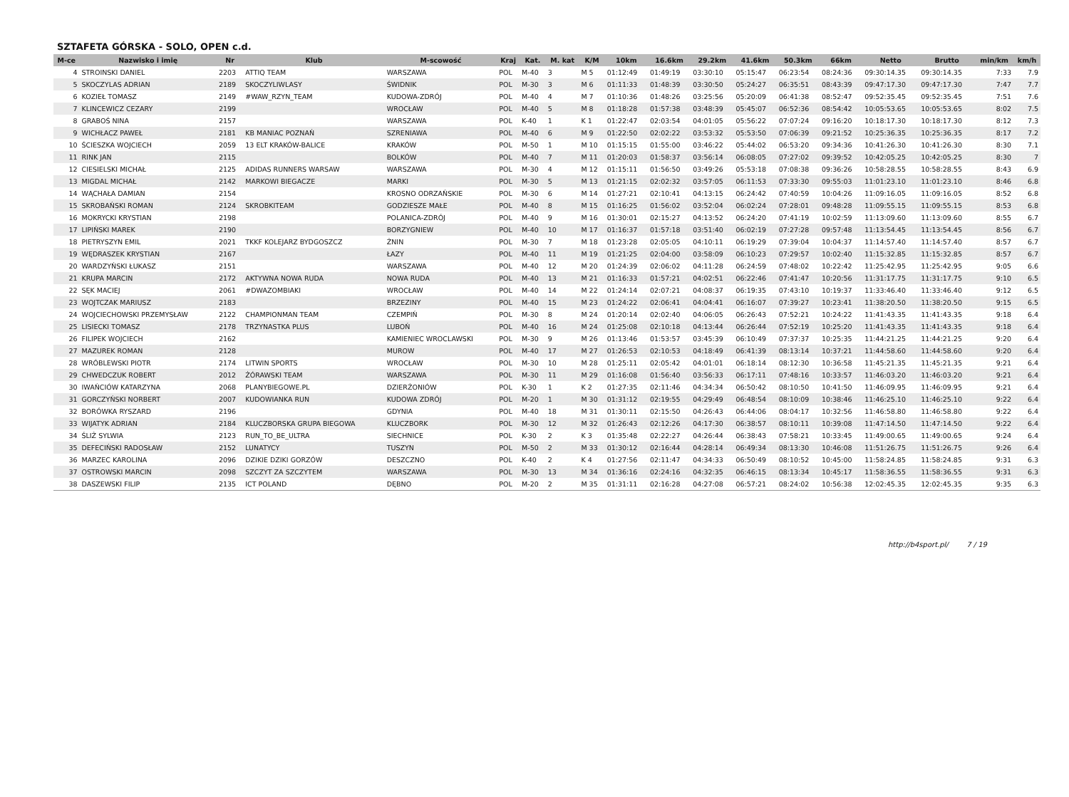SZTAFETA GÓRSKA - SOLO, OPEN c.d.
| M-ce | Nazwisko i imię | Nr | Klub | M-scowość | Kraj | Kat. | M. kat | K/M | 10km | 16.6km | 29.2km | 41.6km | 50.3km | 66km | Netto | Brutto | min/km | km/h |
| --- | --- | --- | --- | --- | --- | --- | --- | --- | --- | --- | --- | --- | --- | --- | --- | --- | --- | --- |
| 4 | STROINSKI DANIEL | 2203 | ATTIQ TEAM | WARSZAWA | POL | M-40 | 3 | M 5 | 01:12:49 | 01:49:19 | 03:30:10 | 05:15:47 | 06:23:54 | 08:24:36 | 09:30:14.35 | 09:30:14.35 | 7:33 | 7.9 |
| 5 | SKOCZYLAS ADRIAN | 2189 | SKOCZYLIWLASY | ŚWIDNIK | POL | M-30 | 3 | M 6 | 01:11:33 | 01:48:39 | 03:30:50 | 05:24:27 | 06:35:51 | 08:43:39 | 09:47:17.30 | 09:47:17.30 | 7:47 | 7.7 |
| 6 | KOZIEŁ TOMASZ | 2149 | #WAW_RZYN_TEAM | KUDOWA-ZDRÓJ | POL | M-40 | 4 | M 7 | 01:10:36 | 01:48:26 | 03:25:56 | 05:20:09 | 06:41:38 | 08:52:47 | 09:52:35.45 | 09:52:35.45 | 7:51 | 7.6 |
| 7 | KLINCEWICZ CEZARY | 2199 | | WROCŁAW | POL | M-40 | 5 | M 8 | 01:18:28 | 01:57:38 | 03:48:39 | 05:45:07 | 06:52:36 | 08:54:42 | 10:05:53.65 | 10:05:53.65 | 8:02 | 7.5 |
| 8 | GRABOŚ NINA | 2157 | | WARSZAWA | POL | K-40 | 1 | K 1 | 01:22:47 | 02:03:54 | 04:01:05 | 05:56:22 | 07:07:24 | 09:16:20 | 10:18:17.30 | 10:18:17.30 | 8:12 | 7.3 |
| 9 | WICHŁACZ PAWEŁ | 2181 | KB MANIAC POZNAŃ | SZRENIAWA | POL | M-40 | 6 | M 9 | 01:22:50 | 02:02:22 | 03:53:32 | 05:53:50 | 07:06:39 | 09:21:52 | 10:25:36.35 | 10:25:36.35 | 8:17 | 7.2 |
| 10 | ŚCIESZKA WOJCIECH | 2059 | 13 ELT KRAKÓW-BALICE | KRAKÓW | POL | M-50 | 1 | M 10 | 01:15:15 | 01:55:00 | 03:46:22 | 05:44:02 | 06:53:20 | 09:34:36 | 10:41:26.30 | 10:41:26.30 | 8:30 | 7.1 |
| 11 | RINK JAN | 2115 | | BOLKÓW | POL | M-40 | 7 | M 11 | 01:20:03 | 01:58:37 | 03:56:14 | 06:08:05 | 07:27:02 | 09:39:52 | 10:42:05.25 | 10:42:05.25 | 8:30 | 7 |
| 12 | CIESIELSKI MICHAŁ | 2125 | ADIDAS RUNNERS WARSAW | WARSZAWA | POL | M-30 | 4 | M 12 | 01:15:11 | 01:56:50 | 03:49:26 | 05:53:18 | 07:08:38 | 09:36:26 | 10:58:28.55 | 10:58:28.55 | 8:43 | 6.9 |
| 13 | MIGDAL MICHAŁ | 2142 | MARKOWI BIEGACZE | MARKI | POL | M-30 | 5 | M 13 | 01:21:15 | 02:02:32 | 03:57:05 | 06:11:53 | 07:33:30 | 09:55:03 | 11:01:23.10 | 11:01:23.10 | 8:46 | 6.8 |
| 14 | WĄCHAŁA DAMIAN | 2154 | | KROSNO ODRZAŃSKIE | POL | M-30 | 6 | M 14 | 01:27:21 | 02:10:41 | 04:13:15 | 06:24:42 | 07:40:59 | 10:04:26 | 11:09:16.05 | 11:09:16.05 | 8:52 | 6.8 |
| 15 | SKROBAŃSKI ROMAN | 2124 | SKROBKITEAM | GODZIESZE MAŁE | POL | M-40 | 8 | M 15 | 01:16:25 | 01:56:02 | 03:52:04 | 06:02:24 | 07:28:01 | 09:48:28 | 11:09:55.15 | 11:09:55.15 | 8:53 | 6.8 |
| 16 | MOKRYCKI KRYSTIAN | 2198 | | POLANICA-ZDRÓJ | POL | M-40 | 9 | M 16 | 01:30:01 | 02:15:27 | 04:13:52 | 06:24:20 | 07:41:19 | 10:02:59 | 11:13:09.60 | 11:13:09.60 | 8:55 | 6.7 |
| 17 | LIPIŃSKI MAREK | 2190 | | BORZYGNIEW | POL | M-40 | 10 | M 17 | 01:16:37 | 01:57:18 | 03:51:40 | 06:02:19 | 07:27:28 | 09:57:48 | 11:13:54.45 | 11:13:54.45 | 8:56 | 6.7 |
| 18 | PIETRYSZYN EMIL | 2021 | TKKF KOLEJARZ BYDGOSZCZ | ŻNIN | POL | M-30 | 7 | M 18 | 01:23:28 | 02:05:05 | 04:10:11 | 06:19:29 | 07:39:04 | 10:04:37 | 11:14:57.40 | 11:14:57.40 | 8:57 | 6.7 |
| 19 | WĘDRASZEK KRYSTIAN | 2167 | | ŁAZY | POL | M-40 | 11 | M 19 | 01:21:25 | 02:04:00 | 03:58:09 | 06:10:23 | 07:29:57 | 10:02:40 | 11:15:32.85 | 11:15:32.85 | 8:57 | 6.7 |
| 20 | WARDZYŃSKI ŁUKASZ | 2151 | | WARSZAWA | POL | M-40 | 12 | M 20 | 01:24:39 | 02:06:02 | 04:11:28 | 06:24:59 | 07:48:02 | 10:22:42 | 11:25:42.95 | 11:25:42.95 | 9:05 | 6.6 |
| 21 | KRUPA MARCIN | 2172 | AKTYWNA NOWA RUDA | NOWA RUDA | POL | M-40 | 13 | M 21 | 01:16:33 | 01:57:21 | 04:02:51 | 06:22:46 | 07:41:47 | 10:20:56 | 11:31:17.75 | 11:31:17.75 | 9:10 | 6.5 |
| 22 | SĘK MACIEJ | 2061 | #DWAZOMBIAKI | WROCŁAW | POL | M-40 | 14 | M 22 | 01:24:14 | 02:07:21 | 04:08:37 | 06:19:35 | 07:43:10 | 10:19:37 | 11:33:46.40 | 11:33:46.40 | 9:12 | 6.5 |
| 23 | WOJTCZAK MARIUSZ | 2183 | | BRZEZINY | POL | M-40 | 15 | M 23 | 01:24:22 | 02:06:41 | 04:04:41 | 06:16:07 | 07:39:27 | 10:23:41 | 11:38:20.50 | 11:38:20.50 | 9:15 | 6.5 |
| 24 | WOJCIECHOWSKI PRZEMYSŁAW | 2122 | CHAMPIONMAN TEAM | CZEMPIŃ | POL | M-30 | 8 | M 24 | 01:20:14 | 02:02:40 | 04:06:05 | 06:26:43 | 07:52:21 | 10:24:22 | 11:41:43.35 | 11:41:43.35 | 9:18 | 6.4 |
| 25 | LISIECKI TOMASZ | 2178 | TRZYNASTKA PLUS | LUBOŃ | POL | M-40 | 16 | M 24 | 01:25:08 | 02:10:18 | 04:13:44 | 06:26:44 | 07:52:19 | 10:25:20 | 11:41:43.35 | 11:41:43.35 | 9:18 | 6.4 |
| 26 | FILIPEK WOJCIECH | 2162 | | KAMIENIEC WROCLAWSKI | POL | M-30 | 9 | M 26 | 01:13:46 | 01:53:57 | 03:45:39 | 06:10:49 | 07:37:37 | 10:25:35 | 11:44:21.25 | 11:44:21.25 | 9:20 | 6.4 |
| 27 | MAZUREK ROMAN | 2128 | | MUROW | POL | M-40 | 17 | M 27 | 01:26:53 | 02:10:53 | 04:18:49 | 06:41:39 | 08:13:14 | 10:37:21 | 11:44:58.60 | 11:44:58.60 | 9:20 | 6.4 |
| 28 | WRÓBLEWSKI PIOTR | 2174 | LITWIN SPORTS | WROCŁAW | POL | M-30 | 10 | M 28 | 01:25:11 | 02:05:42 | 04:01:01 | 06:18:14 | 08:12:30 | 10:36:58 | 11:45:21.35 | 11:45:21.35 | 9:21 | 6.4 |
| 29 | CHWEDCZUK ROBERT | 2012 | ŻÓRAWSKI TEAM | WARSZAWA | POL | M-30 | 11 | M 29 | 01:16:08 | 01:56:40 | 03:56:33 | 06:17:11 | 07:48:16 | 10:33:57 | 11:46:03.20 | 11:46:03.20 | 9:21 | 6.4 |
| 30 | IWAŃCIÓW KATARZYNA | 2068 | PLANYBIEGOWE.PL | DZIERŻONIÓW | POL | K-30 | 1 | K 2 | 01:27:35 | 02:11:46 | 04:34:34 | 06:50:42 | 08:10:50 | 10:41:50 | 11:46:09.95 | 11:46:09.95 | 9:21 | 6.4 |
| 31 | GORCZYŃSKI NORBERT | 2007 | KUDOWIANKA RUN | KUDOWA ZDRÓJ | POL | M-20 | 1 | M 30 | 01:31:12 | 02:19:55 | 04:29:49 | 06:48:54 | 08:10:09 | 10:38:46 | 11:46:25.10 | 11:46:25.10 | 9:22 | 6.4 |
| 32 | BORÓWKA RYSZARD | 2196 | | GDYNIA | POL | M-40 | 18 | M 31 | 01:30:11 | 02:15:50 | 04:26:43 | 06:44:06 | 08:04:17 | 10:32:56 | 11:46:58.80 | 11:46:58.80 | 9:22 | 6.4 |
| 33 | WIJATYK ADRIAN | 2184 | KLUCZBORSKA GRUPA BIEGOWA | KLUCZBORK | POL | M-30 | 12 | M 32 | 01:26:43 | 02:12:26 | 04:17:30 | 06:38:57 | 08:10:11 | 10:39:08 | 11:47:14.50 | 11:47:14.50 | 9:22 | 6.4 |
| 34 | ŚLIŻ SYLWIA | 2123 | RUN_TO_BE_ULTRA | SIECHNICE | POL | K-30 | 2 | K 3 | 01:35:48 | 02:22:27 | 04:26:44 | 06:38:43 | 07:58:21 | 10:33:45 | 11:49:00.65 | 11:49:00.65 | 9:24 | 6.4 |
| 35 | DEFECIŃSKI RADOSŁAW | 2152 | LUNATYCY | TUSZYN | POL | M-50 | 2 | M 33 | 01:30:12 | 02:16:44 | 04:28:14 | 06:49:34 | 08:13:30 | 10:46:08 | 11:51:26.75 | 11:51:26.75 | 9:26 | 6.4 |
| 36 | MARZEC KAROLINA | 2096 | DZIKIE DZIKI GORZÓW | DESZCZNO | POL | K-40 | 2 | K 4 | 01:27:56 | 02:11:47 | 04:34:33 | 06:50:49 | 08:10:52 | 10:45:00 | 11:58:24.85 | 11:58:24.85 | 9:31 | 6.3 |
| 37 | OSTROWSKI MARCIN | 2098 | SZCZYT ZA SZCZYTEM | WARSZAWA | POL | M-30 | 13 | M 34 | 01:36:16 | 02:24:16 | 04:32:35 | 06:46:15 | 08:13:34 | 10:45:17 | 11:58:36.55 | 11:58:36.55 | 9:31 | 6.3 |
| 38 | DASZEWSKI FILIP | 2135 | ICT POLAND | DĘBNO | POL | M-20 | 2 | M 35 | 01:31:11 | 02:16:28 | 04:27:08 | 06:57:21 | 08:24:02 | 10:56:38 | 12:02:45.35 | 12:02:45.35 | 9:35 | 6.3 |
http://b4sport.pl/ 7 / 19